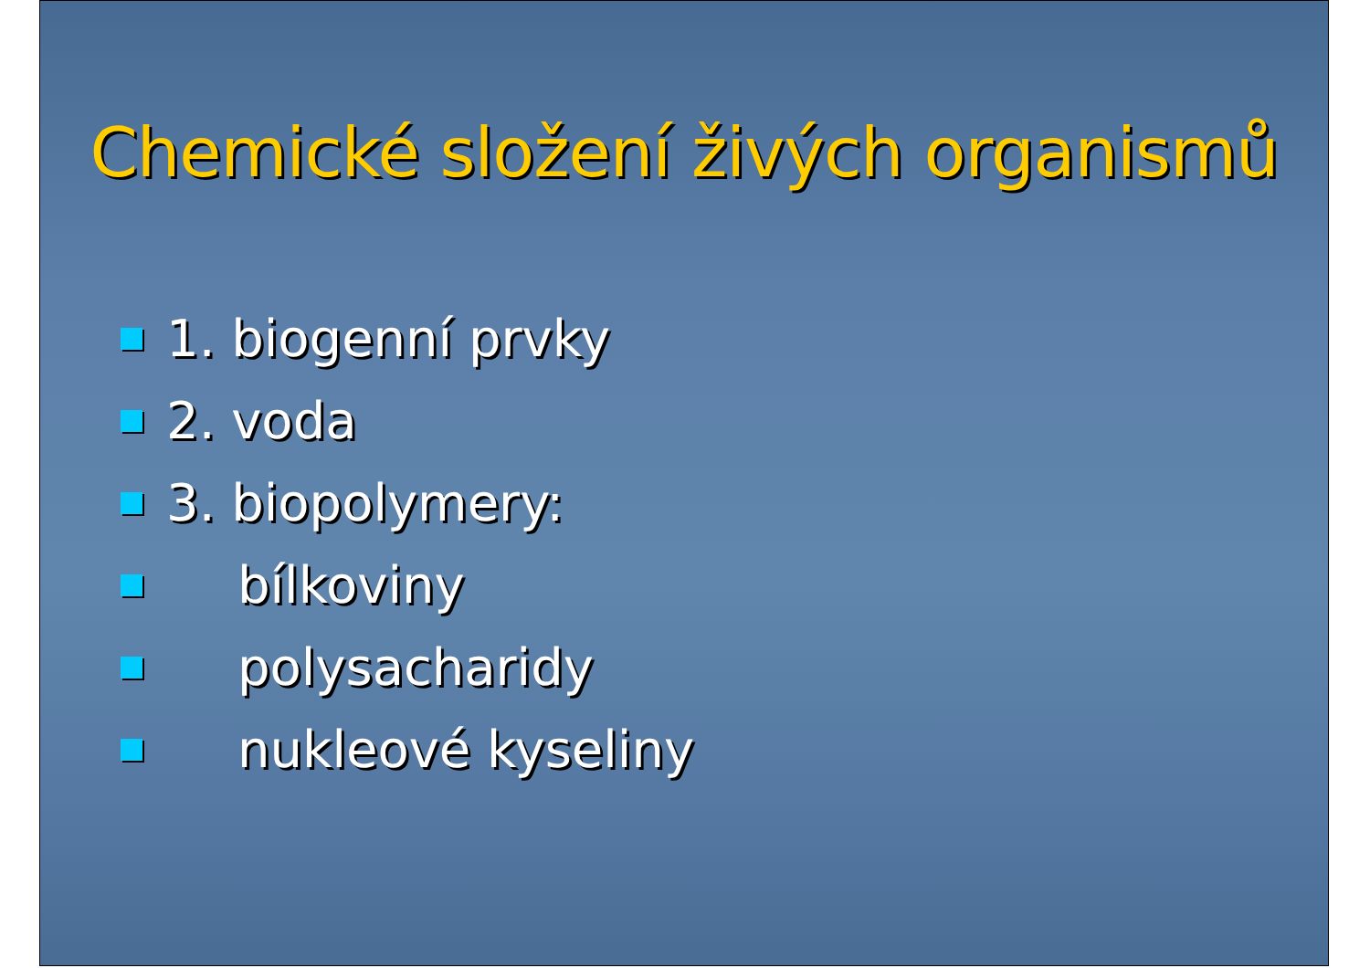Chemické složení živých organismů
1. biogenní prvky
2. voda
3. biopolymery:
bílkoviny
polysacharidy
nukleové kyseliny